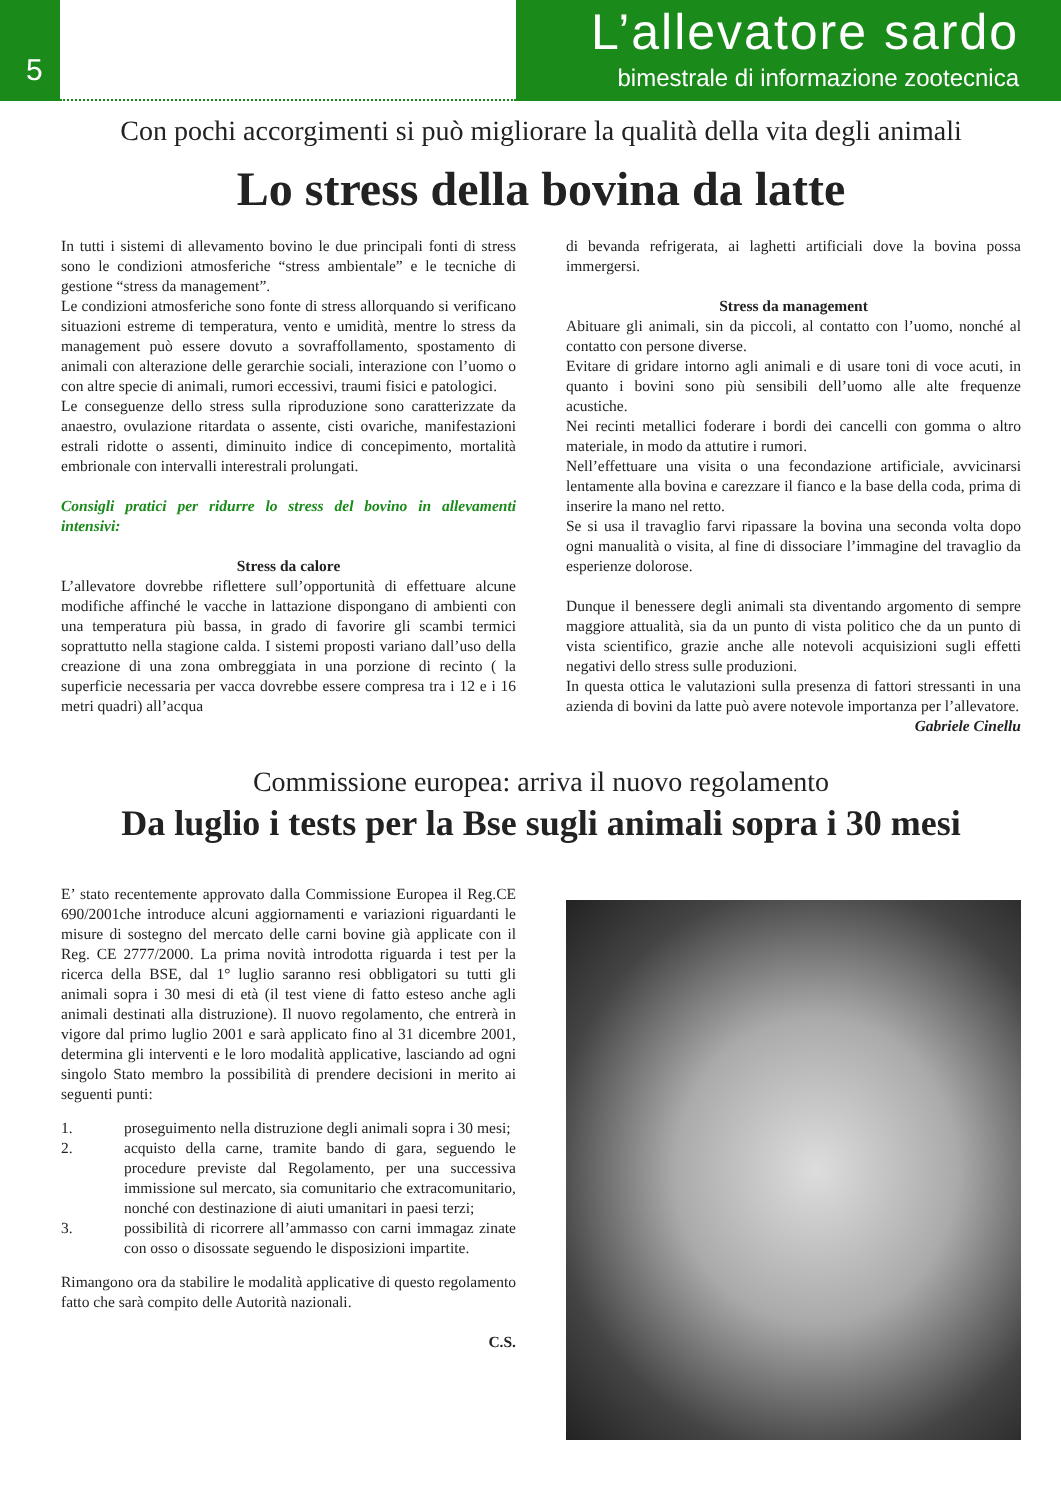5
L’allevatore sardo
bimestrale di informazione zootecnica
Con pochi accorgimenti si può migliorare la qualità della vita degli animali
Lo stress della bovina da latte
In tutti i sistemi di allevamento bovino le due principali fonti di stress sono le condizioni atmosferiche “stress ambientale” e le tecniche di gestione “stress da management”.
Le condizioni atmosferiche sono fonte di stress allorquando si verificano situazioni estreme di temperatura, vento e umidità, mentre lo stress da management può essere dovuto a sovraffollamento, spostamento di animali con alterazione delle gerarchie sociali, interazione con l’uomo o con altre specie di animali, rumori eccessivi, traumi fisici e patologici.
Le conseguenze dello stress sulla riproduzione sono caratterizzate da anaestro, ovulazione ritardata o assente, cisti ovariche, manifestazioni estrali ridotte o assenti, diminuito indice di concepimento, mortalità embrionale con intervalli interestrali prolungati.
Consigli pratici per ridurre lo stress del bovino in allevamenti intensivi:
Stress da calore
L’allevatore dovrebbe riflettere sull’opportunità di effettuare alcune modifiche affinché le vacche in lattazione dispongano di ambienti con una temperatura più bassa, in grado di favorire gli scambi termici soprattutto nella stagione calda. I sistemi proposti variano dall’uso della creazione di una zona ombreggiata in una porzione di recinto ( la superficie necessaria per vacca dovrebbe essere compresa tra i 12 e i 16 metri quadri) all’acqua
di bevanda refrigerata, ai laghetti artificiali dove la bovina possa immergersi.
Stress da management
Abituare gli animali, sin da piccoli, al contatto con l’uomo, nonché al contatto con persone diverse.
Evitare di gridare intorno agli animali e di usare toni di voce acuti, in quanto i bovini sono più sensibili dell’uomo alle alte frequenze acustiche.
Nei recinti metallici foderare i bordi dei cancelli con gomma o altro materiale, in modo da attutire i rumori.
Nell’effettuare una visita o una fecondazione artificiale, avvicinarsi lentamente alla bovina e carezzare il fianco e la base della coda, prima di inserire la mano nel retto.
Se si usa il travaglio farvi ripassare la bovina una seconda volta dopo ogni manualità o visita, al fine di dissociare l’immagine del travaglio da esperienze dolorose.
Dunque il benessere degli animali sta diventando argomento di sempre maggiore attualità, sia da un punto di vista politico che da un punto di vista scientifico, grazie anche alle notevoli acquisizioni sugli effetti negativi dello stress sulle produzioni.
In questa ottica le valutazioni sulla presenza di fattori stressanti in una azienda di bovini da latte può avere notevole importanza per l’allevatore.
Gabriele Cinellu
Commissione europea: arriva il nuovo regolamento
Da luglio i tests per la Bse sugli animali sopra i 30 mesi
E’ stato recentemente approvato dalla Commissione Europea il Reg.CE 690/2001che introduce alcuni aggiornamenti e variazioni riguardanti le misure di sostegno del mercato delle carni bovine già applicate con il Reg. CE 2777/2000. La prima novità introdotta riguarda i test per la ricerca della BSE, dal 1° luglio saranno resi obbligatori su tutti gli animali sopra i 30 mesi di età (il test viene di fatto esteso anche agli animali destinati alla distruzione). Il nuovo regolamento, che entrerà in vigore dal primo luglio 2001 e sarà applicato fino al 31 dicembre 2001, determina gli interventi e le loro modalità applicative, lasciando ad ogni singolo Stato membro la possibilità di prendere decisioni in merito ai seguenti punti:
1. proseguimento nella distruzione degli animali sopra i 30 mesi;
2. acquisto della carne, tramite bando di gara, seguendo le procedure previste dal Regolamento, per una successiva immissione sul mercato, sia comunitario che extracomunitario, nonché con destinazione di aiuti umanitari in paesi terzi;
3. possibilità di ricorrere all’ammasso con carni immagaz zinate con osso o disossate seguendo le disposizioni impartite.
Rimangono ora da stabilire le modalità applicative di questo regolamento fatto che sarà compito delle Autorità nazionali.
C.S.